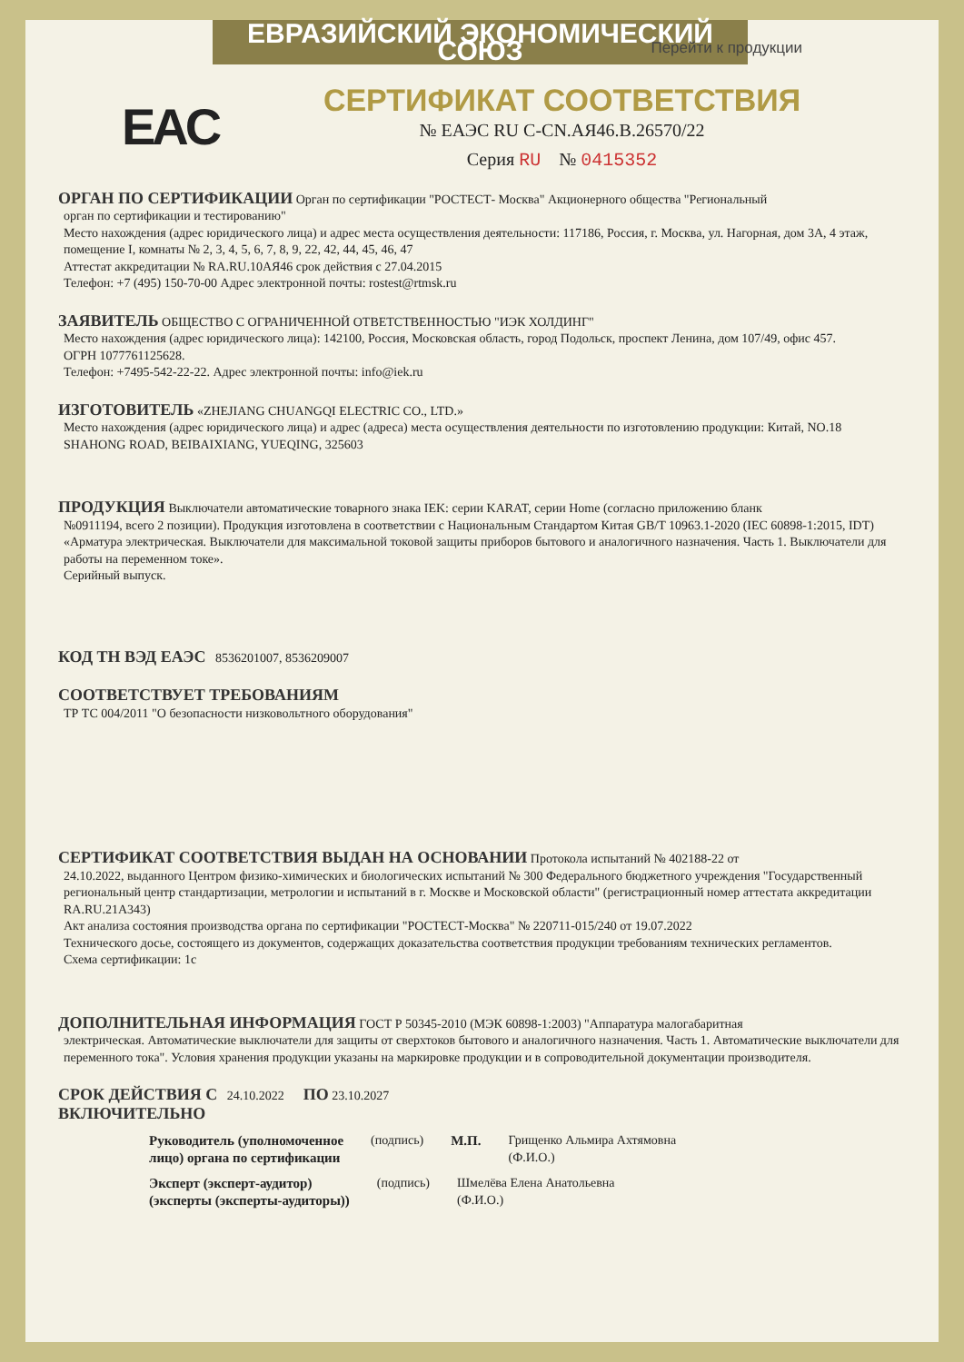ЕВРАЗИЙСКИЙ ЭКОНОМИЧЕСКИЙ СОЮЗ Перейти к продукции
EAC
СЕРТИФИКАТ СООТВЕТСТВИЯ
№ ЕАЭС RU C-CN.АЯ46.В.26570/22
Серия RU № 0415352
ОРГАН ПО СЕРТИФИКАЦИИ
Орган по сертификации "РОСТЕСТ- Москва" Акционерного общества "Региональный
орган по сертификации и тестированию"
Место нахождения (адрес юридического лица) и адрес места осуществления деятельности: 117186, Россия, г. Москва, ул. Нагорная, дом 3А, 4 этаж, помещение I, комнаты № 2, 3, 4, 5, 6, 7, 8, 9, 22, 42, 44, 45, 46, 47
Аттестат аккредитации № RA.RU.10АЯ46 срок действия с 27.04.2015
Телефон: +7 (495) 150-70-00 Адрес электронной почты: rostest@rtmsk.ru
ЗАЯВИТЕЛЬ
ОБЩЕСТВО С ОГРАНИЧЕННОЙ ОТВЕТСТВЕННОСТЬЮ "ИЭК ХОЛДИНГ"
Место нахождения (адрес юридического лица): 142100, Россия, Московская область, город Подольск, проспект Ленина, дом 107/49, офис 457.
ОГРН 1077761125628.
Телефон: +7495-542-22-22. Адрес электронной почты: info@iek.ru
ИЗГОТОВИТЕЛЬ
«ZHEJIANG CHUANGQI ELECTRIC CO., LTD.»
Место нахождения (адрес юридического лица) и адрес (адреса) места осуществления деятельности по изготовлению продукции: Китай, NO.18 SHAHONG ROAD, BEIBAIXIANG, YUEQING, 325603
ПРОДУКЦИЯ
Выключатели автоматические товарного знака IEK: серии KARAT, серии Home (согласно приложению бланк
№0911194, всего 2 позиции). Продукция изготовлена в соответствии с Национальным Стандартом Китая GB/T 10963.1-2020 (IEC 60898-1:2015, IDT) «Арматура электрическая. Выключатели для максимальной токовой защиты приборов бытового и аналогичного назначения. Часть 1. Выключатели для работы на переменном токе».
Серийный выпуск.
КОД ТН ВЭД ЕАЭС
8536201007, 8536209007
СООТВЕТСТВУЕТ ТРЕБОВАНИЯМ
ТР ТС 004/2011 "О безопасности низковольтного оборудования"
СЕРТИФИКАТ СООТВЕТСТВИЯ ВЫДАН НА ОСНОВАНИИ
Протокола испытаний № 402188-22 от
24.10.2022, выданного Центром физико-химических и биологических испытаний № 300 Федерального бюджетного учреждения "Государственный региональный центр стандартизации, метрологии и испытаний в г. Москве и Московской области" (регистрационный номер аттестата аккредитации RA.RU.21А343)
Акт анализа состояния производства органа по сертификации "РОСТЕСТ-Москва" № 220711-015/240 от 19.07.2022
Технического досье, состоящего из документов, содержащих доказательства соответствия продукции требованиям технических регламентов.
Схема сертификации: 1с
ДОПОЛНИТЕЛЬНАЯ ИНФОРМАЦИЯ
ГОСТ Р 50345-2010 (МЭК 60898-1:2003) "Аппаратура малогабаритная
электрическая. Автоматические выключатели для защиты от сверхтоков бытового и аналогичного назначения. Часть 1. Автоматические выключатели для переменного тока". Условия хранения продукции указаны на маркировке продукции и в сопроводительной документации производителя.
СРОК ДЕЙСТВИЯ С
24.10.2022
ПО
23.10.2027
ВКЛЮЧИТЕЛЬНО
Руководитель (уполномоченное
лицо) органа по сертификации
(подпись) М.П. Грищенко Альмира Ахтямовна
(Ф.И.О.)
Эксперт (эксперт-аудитор)
(эксперты (эксперты-аудиторы))
(подпись) Шмелёва Елена Анатольевна
(Ф.И.О.)